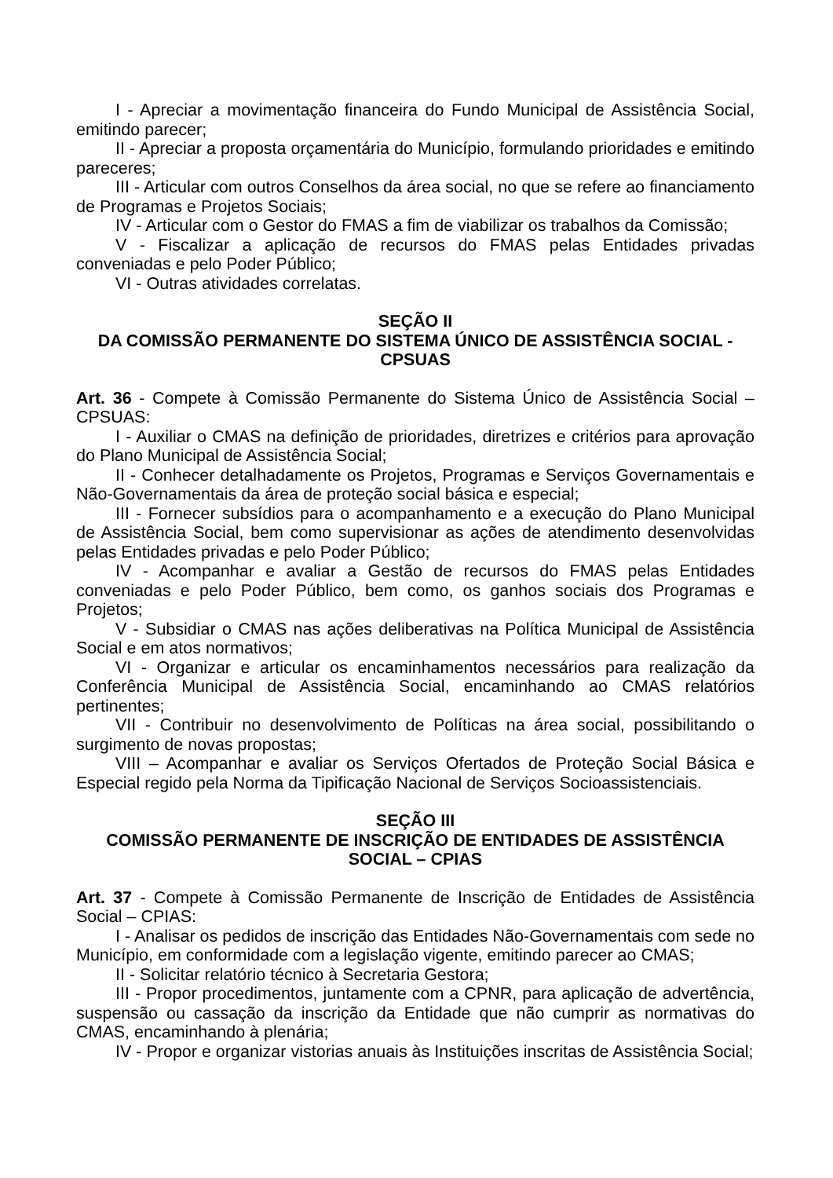I - Apreciar a movimentação financeira do Fundo Municipal de Assistência Social, emitindo parecer;
II - Apreciar a proposta orçamentária do Município, formulando prioridades e emitindo pareceres;
III - Articular com outros Conselhos da área social, no que se refere ao financiamento de Programas e Projetos Sociais;
IV - Articular com o Gestor do FMAS a fim de viabilizar os trabalhos da Comissão;
V - Fiscalizar a aplicação de recursos do FMAS pelas Entidades privadas conveniadas e pelo Poder Público;
VI - Outras atividades correlatas.
SEÇÃO II
DA COMISSÃO PERMANENTE DO SISTEMA ÚNICO DE ASSISTÊNCIA SOCIAL - CPSUAS
Art. 36 - Compete à Comissão Permanente do Sistema Único de Assistência Social – CPSUAS:
I - Auxiliar o CMAS na definição de prioridades, diretrizes e critérios para aprovação do Plano Municipal de Assistência Social;
II - Conhecer detalhadamente os Projetos, Programas e Serviços Governamentais e Não-Governamentais da área de proteção social básica e especial;
III - Fornecer subsídios para o acompanhamento e a execução do Plano Municipal de Assistência Social, bem como supervisionar as ações de atendimento desenvolvidas pelas Entidades privadas e pelo Poder Público;
IV - Acompanhar e avaliar a Gestão de recursos do FMAS pelas Entidades conveniadas e pelo Poder Público, bem como, os ganhos sociais dos Programas e Projetos;
V - Subsidiar o CMAS nas ações deliberativas na Política Municipal de Assistência Social e em atos normativos;
VI - Organizar e articular os encaminhamentos necessários para realização da Conferência Municipal de Assistência Social, encaminhando ao CMAS relatórios pertinentes;
VII - Contribuir no desenvolvimento de Políticas na área social, possibilitando o surgimento de novas propostas;
VIII – Acompanhar e avaliar os Serviços Ofertados de Proteção Social Básica e Especial regido pela Norma da Tipificação Nacional de Serviços Socioassistenciais.
SEÇÃO III
COMISSÃO PERMANENTE DE INSCRIÇÃO DE ENTIDADES DE ASSISTÊNCIA SOCIAL – CPIAS
Art. 37 - Compete à Comissão Permanente de Inscrição de Entidades de Assistência Social – CPIAS:
I - Analisar os pedidos de inscrição das Entidades Não-Governamentais com sede no Município, em conformidade com a legislação vigente, emitindo parecer ao CMAS;
II - Solicitar relatório técnico à Secretaria Gestora;
III - Propor procedimentos, juntamente com a CPNR, para aplicação de advertência, suspensão ou cassação da inscrição da Entidade que não cumprir as normativas do CMAS, encaminhando à plenária;
IV - Propor e organizar vistorias anuais às Instituições inscritas de Assistência Social;